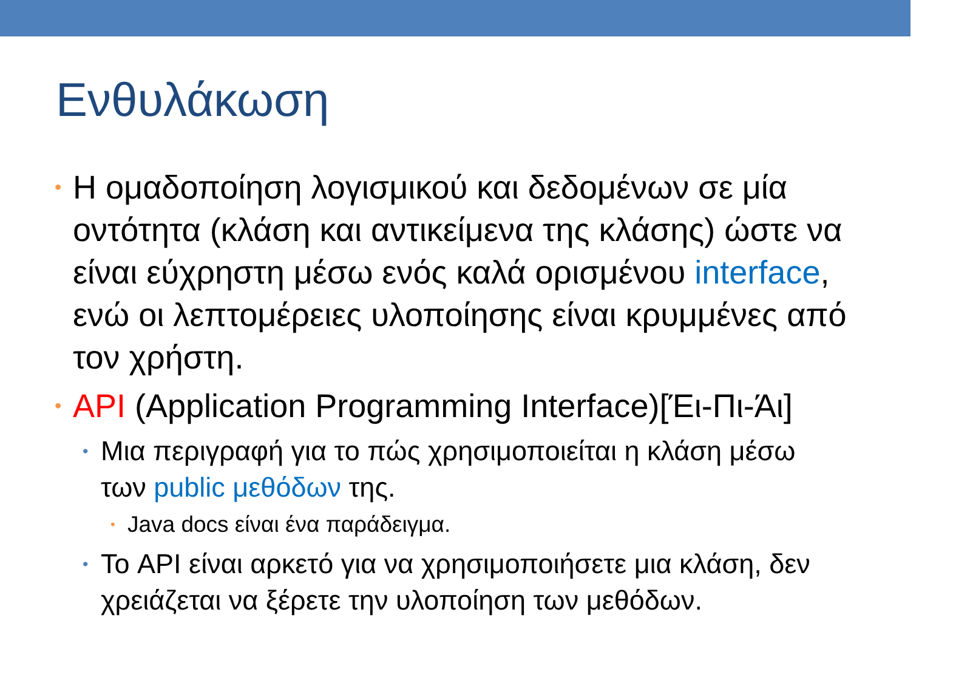Ενθυλάκωση
• Η ομαδοποίηση λογισμικού και δεδομένων σε μία οντότητα (κλάση και αντικείμενα της κλάσης) ώστε να είναι εύχρηστη μέσω ενός καλά ορισμένου interface, ενώ οι λεπτομέρειες υλοποίησης είναι κρυμμένες από τον χρήστη.
• API (Application Programming Interface)[Έι-Πι-Άι]
• Μια περιγραφή για το πώς χρησιμοποιείται η κλάση μέσω των public μεθόδων της.
• Java docs είναι ένα παράδειγμα.
• Το API είναι αρκετό για να χρησιμοποιήσετε μια κλάση, δεν χρειάζεται να ξέρετε την υλοποίηση των μεθόδων.